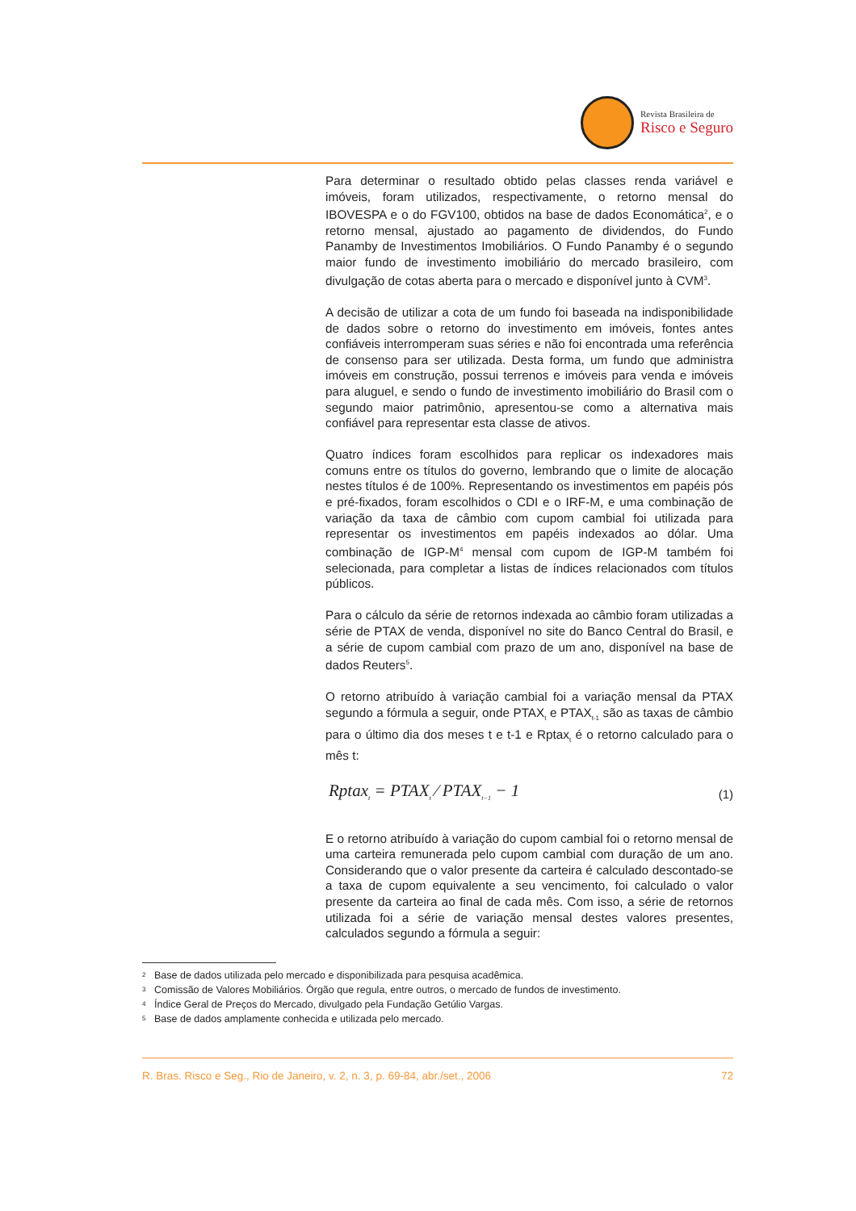Revista Brasileira de
Risco e Seguro
Para determinar o resultado obtido pelas classes renda variável e imóveis, foram utilizados, respectivamente, o retorno mensal do IBOVESPA e o do FGV100, obtidos na base de dados Economática<sup>2</sup>, e o retorno mensal, ajustado ao pagamento de dividendos, do Fundo Panamby de Investimentos Imobiliários. O Fundo Panamby é o segundo maior fundo de investimento imobiliário do mercado brasileiro, com divulgação de cotas aberta para o mercado e disponível junto à CVM<sup>3</sup>.
A decisão de utilizar a cota de um fundo foi baseada na indisponibilidade de dados sobre o retorno do investimento em imóveis, fontes antes confiáveis interromperam suas séries e não foi encontrada uma referência de consenso para ser utilizada. Desta forma, um fundo que administra imóveis em construção, possui terrenos e imóveis para venda e imóveis para aluguel, e sendo o fundo de investimento imobiliário do Brasil com o segundo maior patrimônio, apresentou-se como a alternativa mais confiável para representar esta classe de ativos.
Quatro índices foram escolhidos para replicar os indexadores mais comuns entre os títulos do governo, lembrando que o limite de alocação nestes títulos é de 100%. Representando os investimentos em papéis pós e pré-fixados, foram escolhidos o CDI e o IRF-M, e uma combinação de variação da taxa de câmbio com cupom cambial foi utilizada para representar os investimentos em papéis indexados ao dólar. Uma combinação de IGP-M<sup>4</sup> mensal com cupom de IGP-M também foi selecionada, para completar a listas de índices relacionados com títulos públicos.
Para o cálculo da série de retornos indexada ao câmbio foram utilizadas a série de PTAX de venda, disponível no site do Banco Central do Brasil, e a série de cupom cambial com prazo de um ano, disponível na base de dados Reuters<sup>5</sup>.
O retorno atribuído à variação cambial foi a variação mensal da PTAX segundo a fórmula a seguir, onde PTAX<sub>t</sub> e PTAX<sub>t-1</sub> são as taxas de câmbio para o último dia dos meses t e t-1 e Rptax<sub>t</sub> é o retorno calculado para o mês t:
Rptax<sub>t</sub> = PTAX<sub>t</sub> ⁄ PTAX<sub>t−1</sub> − 1
(1)
E o retorno atribuído à variação do cupom cambial foi o retorno mensal de uma carteira remunerada pelo cupom cambial com duração de um ano. Considerando que o valor presente da carteira é calculado descontado-se a taxa de cupom equivalente a seu vencimento, foi calculado o valor presente da carteira ao final de cada mês. Com isso, a série de retornos utilizada foi a série de variação mensal destes valores presentes, calculados segundo a fórmula a seguir:
<sup>2</sup> Base de dados utilizada pelo mercado e disponibilizada para pesquisa acadêmica.
<sup>3</sup> Comissão de Valores Mobiliários. Órgão que regula, entre outros, o mercado de fundos de investimento.
<sup>4</sup> Índice Geral de Preços do Mercado, divulgado pela Fundação Getúlio Vargas.
<sup>5</sup> Base de dados amplamente conhecida e utilizada pelo mercado.
R. Bras. Risco e Seg., Rio de Janeiro, v. 2, n. 3, p. 69-84, abr./set., 2006 72